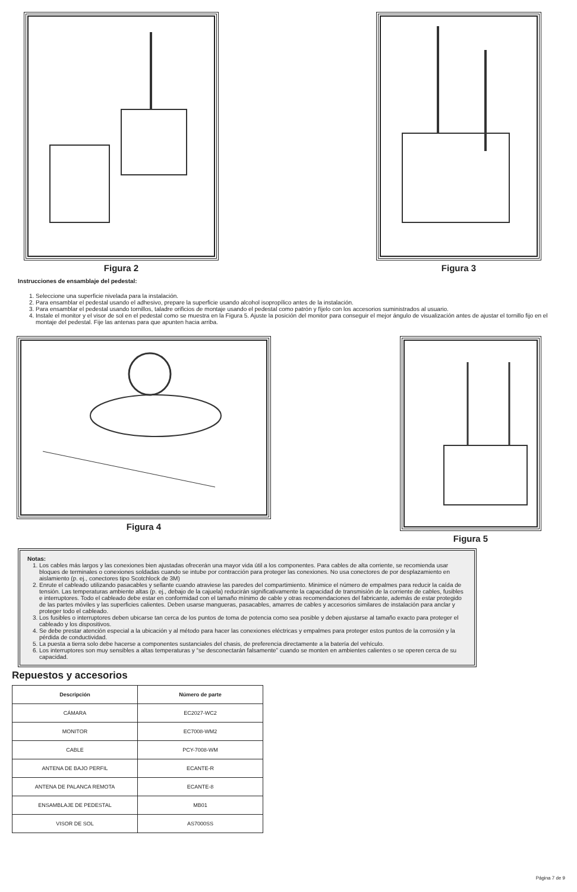Figura 2 Figura 3
Instrucciones de ensamblaje del pedestal:
1. Seleccione una superficie nivelada para la instalación.
2. Para ensamblar el pedestal usando el adhesivo, prepare la superficie usando alcohol isopropílico antes de la instalación.
3. Para ensamblar el pedestal usando tornillos, taladre orificios de montaje usando el pedestal como patrón y fíjelo con los accesorios suministrados al usuario.
4. Instale el monitor y el visor de sol en el pedestal como se muestra en la Figura 5. Ajuste la posición del monitor para conseguir el mejor ángulo de visualización antes de ajustar el tornillo fijo en el montaje del pedestal. Fije las antenas para que apunten hacia arriba.
Figura 4 Figura 5
Notas:
1. Los cables más largos y las conexiones bien ajustadas ofrecerán una mayor vida útil a los componentes. Para cables de alta corriente, se recomienda usar bloques de terminales o conexiones soldadas cuando se intube por contracción para proteger las conexiones. No usa conectores de por desplazamiento en aislamiento (p. ej., conectores tipo Scotchlock de 3M)
2. Enrute el cableado utilizando pasacables y sellante cuando atraviese las paredes del compartimiento. Minimice el número de empalmes para reducir la caída de tensión. Las temperaturas ambiente altas (p. ej., debajo de la cajuela) reducirán significativamente la capacidad de transmisión de la corriente de cables, fusibles e interruptores. Todo el cableado debe estar en conformidad con el tamaño mínimo de cable y otras recomendaciones del fabricante, además de estar protegido de las partes móviles y las superficies calientes. Deben usarse mangueras, pasacables, amarres de cables y accesorios similares de instalación para anclar y proteger todo el cableado.
3. Los fusibles o interruptores deben ubicarse tan cerca de los puntos de toma de potencia como sea posible y deben ajustarse al tamaño exacto para proteger el cableado y los dispositivos.
4. Se debe prestar atención especial a la ubicación y al método para hacer las conexiones eléctricas y empalmes para proteger estos puntos de la corrosión y la pérdida de conductividad.
5. La puesta a tierra solo debe hacerse a componentes sustanciales del chasis, de preferencia directamente a la batería del vehículo.
6. Los interruptores son muy sensibles a altas temperaturas y “se desconectarán falsamente” cuando se monten en ambientes calientes o se operen cerca de su capacidad.
Repuestos y accesorios
| Descripción | Número de parte |
| --- | --- |
| CÁMARA | EC2027-WC2 |
| MONITOR | EC7008-WM2 |
| CABLE | PCY-7008-WM |
| ANTENA DE BAJO PERFIL | ECANTE-R |
| ANTENA DE PALANCA REMOTA | ECANTE-8 |
| ENSAMBLAJE DE PEDESTAL | MB01 |
| VISOR DE SOL | AS7000SS |
Página 7 de 9